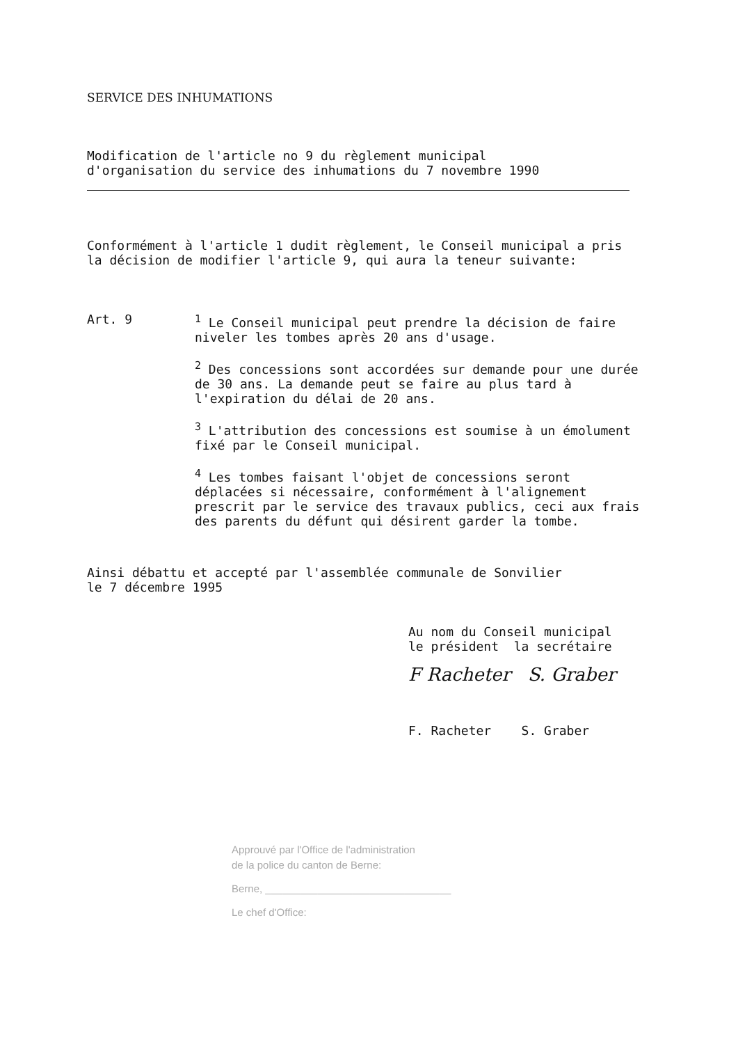SERVICE DES INHUMATIONS
Modification de l'article no 9 du règlement municipal
d'organisation du service des inhumations du 7 novembre 1990
Conformément à l'article 1 dudit règlement, le Conseil municipal a pris la décision de modifier l'article 9, qui aura la teneur suivante:
Art. 9 <sup>1</sup> Le Conseil municipal peut prendre la décision de faire niveler les tombes après 20 ans d'usage.
<sup>2</sup> Des concessions sont accordées sur demande pour une durée de 30 ans. La demande peut se faire au plus tard à l'expiration du délai de 20 ans.
<sup>3</sup> L'attribution des concessions est soumise à un émolument fixé par le Conseil municipal.
<sup>4</sup> Les tombes faisant l'objet de concessions seront déplacées si nécessaire, conformément à l'alignement prescrit par le service des travaux publics, ceci aux frais des parents du défunt qui désirent garder la tombe.
Ainsi débattu et accepté par l'assemblée communale de Sonvilier
le 7 décembre 1995
Au nom du Conseil municipal
le président la secrétaire
F Racheter S. Graber
F. Racheter S. Graber
Approuvé par l'Office de l'administration
de la police du canton de Berne:
Berne, ________________________________
Le chef d'Office: